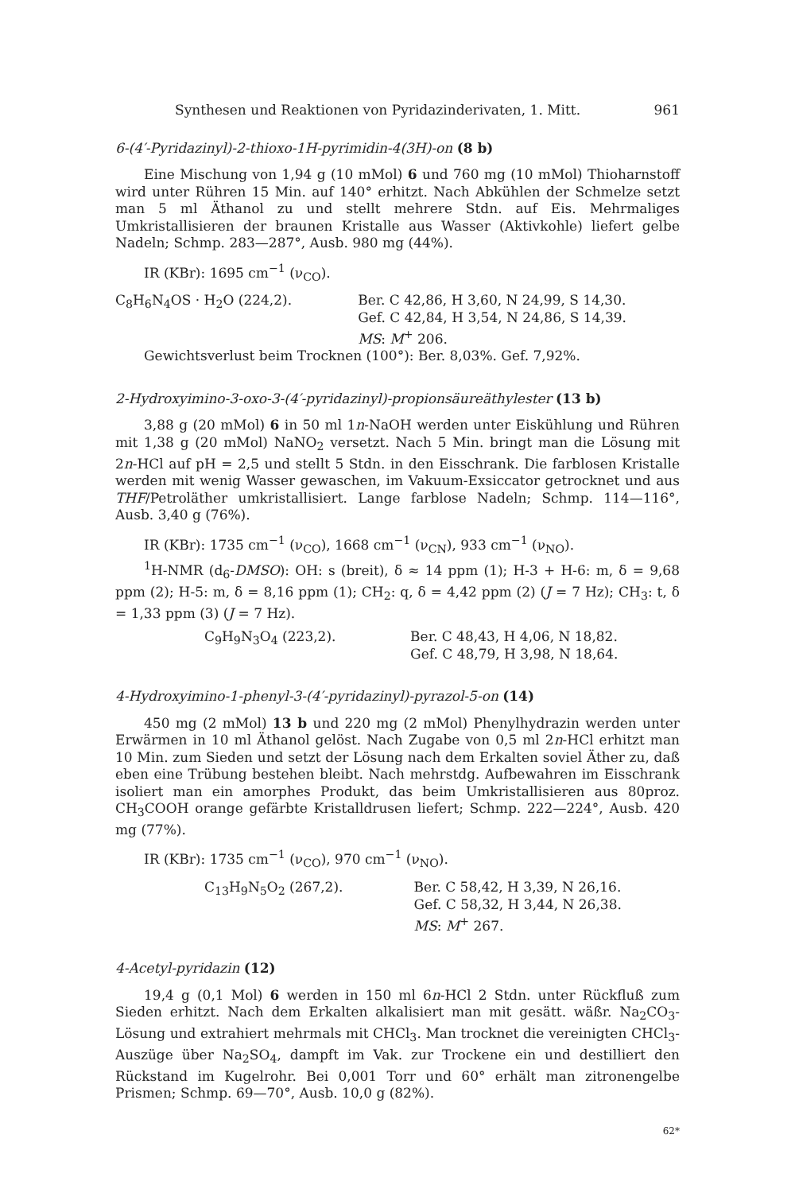Synthesen und Reaktionen von Pyridazinderivaten, 1. Mitt. 961
6-(4′-Pyridazinyl)-2-thioxo-1H-pyrimidin-4(3H)-on (8 b)
Eine Mischung von 1,94 g (10 mMol) 6 und 760 mg (10 mMol) Thioharnstoff wird unter Rühren 15 Min. auf 140° erhitzt. Nach Abkühlen der Schmelze setzt man 5 ml Äthanol zu und stellt mehrere Stdn. auf Eis. Mehrmaliges Umkristallisieren der braunen Kristalle aus Wasser (Aktivkohle) liefert gelbe Nadeln; Schmp. 283—287°, Ausb. 980 mg (44%).
IR (KBr): 1695 cm<sup>−1</sup> (ν<sub>CO</sub>).
C<sub>8</sub>H<sub>6</sub>N<sub>4</sub>OS · H<sub>2</sub>O (224,2).
Ber. C 42,86, H 3,60, N 24,99, S 14,30.
Gef. C 42,84, H 3,54, N 24,86, S 14,39.
MS: M<sup>+</sup> 206.
Gewichtsverlust beim Trocknen (100°): Ber. 8,03%. Gef. 7,92%.
2-Hydroxyimino-3-oxo-3-(4′-pyridazinyl)-propionsäureäthylester (13 b)
3,88 g (20 mMol) 6 in 50 ml 1n-NaOH werden unter Eiskühlung und Rühren mit 1,38 g (20 mMol) NaNO<sub>2</sub> versetzt. Nach 5 Min. bringt man die Lösung mit 2n-HCl auf pH = 2,5 und stellt 5 Stdn. in den Eisschrank. Die farblosen Kristalle werden mit wenig Wasser gewaschen, im Vakuum-Exsiccator getrocknet und aus THF/Petroläther umkristallisiert. Lange farblose Nadeln; Schmp. 114—116°, Ausb. 3,40 g (76%).
IR (KBr): 1735 cm<sup>−1</sup> (ν<sub>CO</sub>), 1668 cm<sup>−1</sup> (ν<sub>CN</sub>), 933 cm<sup>−1</sup> (ν<sub>NO</sub>).
<sup>1</sup>H-NMR (d<sub>6</sub>-DMSO): OH: s (breit), δ ≈ 14 ppm (1); H-3 + H-6: m, δ = 9,68 ppm (2); H-5: m, δ = 8,16 ppm (1); CH<sub>2</sub>: q, δ = 4,42 ppm (2) (J = 7 Hz); CH<sub>3</sub>: t, δ = 1,33 ppm (3) (J = 7 Hz).
C<sub>9</sub>H<sub>9</sub>N<sub>3</sub>O<sub>4</sub> (223,2).
Ber. C 48,43, H 4,06, N 18,82.
Gef. C 48,79, H 3,98, N 18,64.
4-Hydroxyimino-1-phenyl-3-(4′-pyridazinyl)-pyrazol-5-on (14)
450 mg (2 mMol) 13 b und 220 mg (2 mMol) Phenylhydrazin werden unter Erwärmen in 10 ml Äthanol gelöst. Nach Zugabe von 0,5 ml 2n-HCl erhitzt man 10 Min. zum Sieden und setzt der Lösung nach dem Erkalten soviel Äther zu, daß eben eine Trübung bestehen bleibt. Nach mehrstdg. Aufbewahren im Eisschrank isoliert man ein amorphes Produkt, das beim Umkristallisieren aus 80proz. CH<sub>3</sub>COOH orange gefärbte Kristalldrusen liefert; Schmp. 222—224°, Ausb. 420 mg (77%).
IR (KBr): 1735 cm<sup>−1</sup> (ν<sub>CO</sub>), 970 cm<sup>−1</sup> (ν<sub>NO</sub>).
C<sub>13</sub>H<sub>9</sub>N<sub>5</sub>O<sub>2</sub> (267,2).
Ber. C 58,42, H 3,39, N 26,16.
Gef. C 58,32, H 3,44, N 26,38.
MS: M<sup>+</sup> 267.
4-Acetyl-pyridazin (12)
19,4 g (0,1 Mol) 6 werden in 150 ml 6n-HCl 2 Stdn. unter Rückfluß zum Sieden erhitzt. Nach dem Erkalten alkalisiert man mit gesätt. wäßr. Na<sub>2</sub>CO<sub>3</sub>-Lösung und extrahiert mehrmals mit CHCl<sub>3</sub>. Man trocknet die vereinigten CHCl<sub>3</sub>-Auszüge über Na<sub>2</sub>SO<sub>4</sub>, dampft im Vak. zur Trockene ein und destilliert den Rückstand im Kugelrohr. Bei 0,001 Torr und 60° erhält man zitronengelbe Prismen; Schmp. 69—70°, Ausb. 10,0 g (82%).
62*